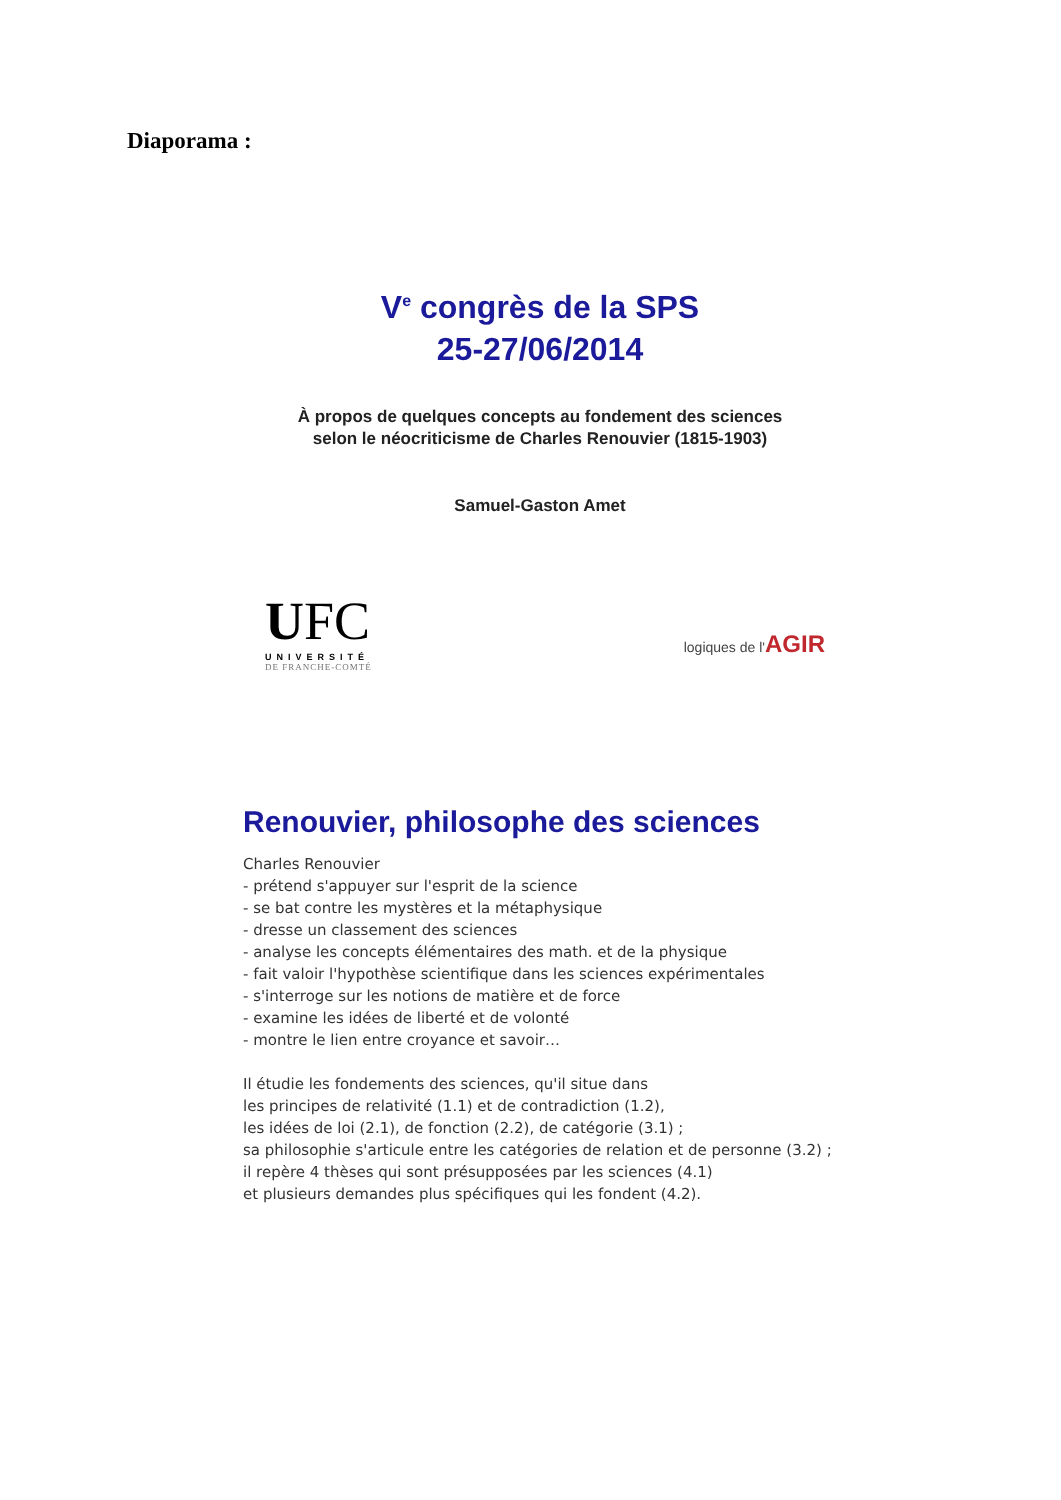Diaporama :
V<sup>e</sup> congrès de la SPS
25-27/06/2014
À propos de quelques concepts au fondement des sciences
selon le néocriticisme de Charles Renouvier (1815-1903)
Samuel-Gaston Amet
UFC
UNIVERSITÉ
DE FRANCHE-COMTÉ
logiques de l'AGIR
Renouvier, philosophe des sciences
Charles Renouvier
- prétend s'appuyer sur l'esprit de la science
- se bat contre les mystères et la métaphysique
- dresse un classement des sciences
- analyse les concepts élémentaires des math. et de la physique
- fait valoir l'hypothèse scientifique dans les sciences expérimentales
- s'interroge sur les notions de matière et de force
- examine les idées de liberté et de volonté
- montre le lien entre croyance et savoir…
Il étudie les fondements des sciences, qu'il situe dans
les principes de relativité (1.1) et de contradiction (1.2),
les idées de loi (2.1), de fonction (2.2), de catégorie (3.1) ;
sa philosophie s'articule entre les catégories de relation et de personne (3.2) ;
il repère 4 thèses qui sont présupposées par les sciences (4.1)
et plusieurs demandes plus spécifiques qui les fondent (4.2).